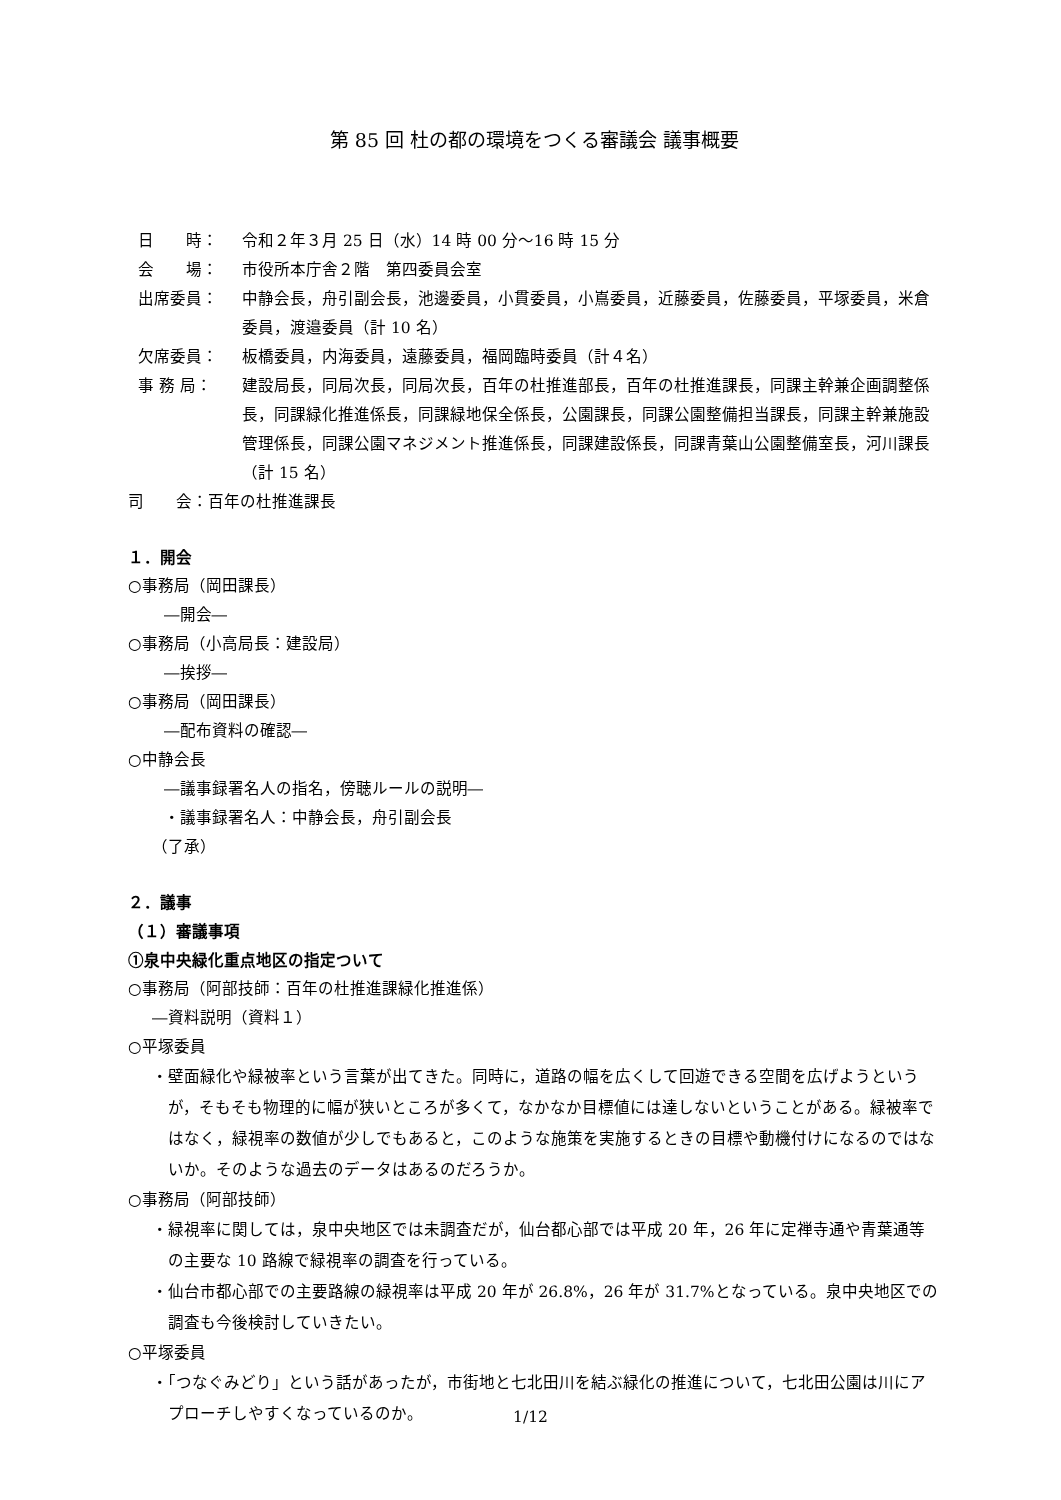第 85 回 杜の都の環境をつくる審議会 議事概要
日　　時： 令和２年３月 25 日（水）14 時 00 分～16 時 15 分
会　　場： 市役所本庁舎２階　第四委員会室
出席委員： 中静会長，舟引副会長，池邊委員，小貫委員，小嶌委員，近藤委員，佐藤委員，平塚委員，米倉委員，渡邉委員（計 10 名）
欠席委員： 板橋委員，内海委員，遠藤委員，福岡臨時委員（計４名）
事 務 局： 建設局長，同局次長，同局次長，百年の杜推進部長，百年の杜推進課長，同課主幹兼企画調整係長，同課緑化推進係長，同課緑地保全係長，公園課長，同課公園整備担当課長，同課主幹兼施設管理係長，同課公園マネジメント推進係長，同課建設係長，同課青葉山公園整備室長，河川課長
（計 15 名）
司　　会：百年の杜推進課長
１．開会
○事務局（岡田課長）
―開会―
○事務局（小高局長：建設局）
―挨拶―
○事務局（岡田課長）
―配布資料の確認―
○中静会長
―議事録署名人の指名，傍聴ルールの説明―
・議事録署名人：中静会長，舟引副会長
（了承）
２．議事
（１）審議事項
①泉中央緑化重点地区の指定ついて
○事務局（阿部技師：百年の杜推進課緑化推進係）
―資料説明（資料１）
○平塚委員
・壁面緑化や緑被率という言葉が出てきた。同時に，道路の幅を広くして回遊できる空間を広げようというが，そもそも物理的に幅が狭いところが多くて，なかなか目標値には達しないということがある。緑被率ではなく，緑視率の数値が少しでもあると，このような施策を実施するときの目標や動機付けになるのではないか。そのような過去のデータはあるのだろうか。
○事務局（阿部技師）
・緑視率に関しては，泉中央地区では未調査だが，仙台都心部では平成 20 年，26 年に定禅寺通や青葉通等の主要な 10 路線で緑視率の調査を行っている。
・仙台市都心部での主要路線の緑視率は平成 20 年が 26.8%，26 年が 31.7%となっている。泉中央地区での調査も今後検討していきたい。
○平塚委員
・「つなぐみどり」という話があったが，市街地と七北田川を結ぶ緑化の推進について，七北田公園は川にアプローチしやすくなっているのか。
1/12